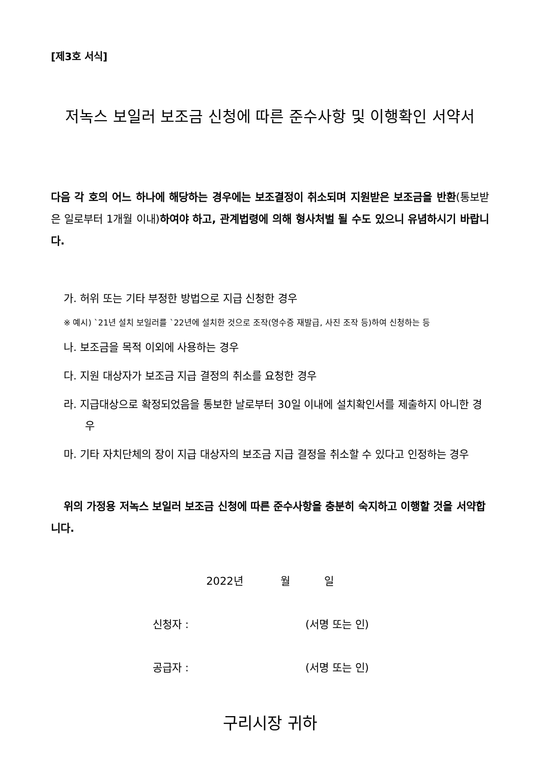[제3호 서식]
저녹스 보일러 보조금 신청에 따른 준수사항 및 이행확인 서약서
다음 각 호의 어느 하나에 해당하는 경우에는 보조결정이 취소되며 지원받은 보조금을 반환(통보받은 일로부터 1개월 이내) 하여야 하고, 관계법령에 의해 형사처벌 될 수도 있으니 유념하시기 바랍니다.
가. 허위 또는 기타 부정한 방법으로 지급 신청한 경우
※ 예시) `21년 설치 보일러를 `22년에 설치한 것으로 조작(영수증 재발급, 사진 조작 등)하여 신청하는 등
나. 보조금을 목적 이외에 사용하는 경우
다. 지원 대상자가 보조금 지급 결정의 취소를 요청한 경우
라. 지급대상으로 확정되었음을 통보한 날로부터 30일 이내에 설치확인서를 제출하지 아니한 경우
마. 기타 자치단체의 장이 지급 대상자의 보조금 지급 결정을 취소할 수 있다고 인정하는 경우
위의 가정용 저녹스 보일러 보조금 신청에 따른 준수사항을 충분히 숙지하고 이행할 것을 서약합니다.
2022년 월 일
신청자 : (서명 또는 인)
공급자 : (서명 또는 인)
구리시장 귀하